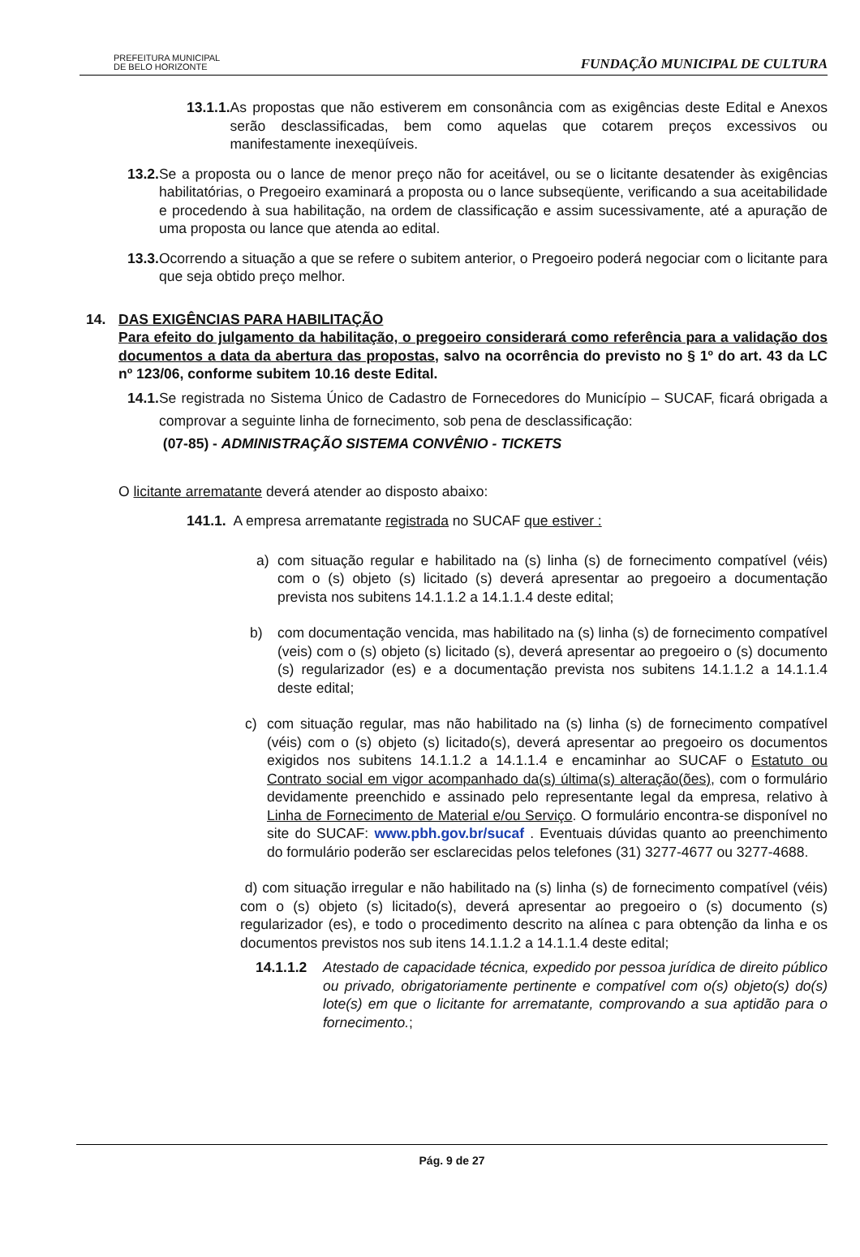PREFEITURA MUNICIPAL
DE BELO HORIZONTE
FUNDAÇÃO MUNICIPAL DE CULTURA
13.1.1. As propostas que não estiverem em consonância com as exigências deste Edital e Anexos serão desclassificadas, bem como aquelas que cotarem preços excessivos ou manifestamente inexeqüíveis.
13.2. Se a proposta ou o lance de menor preço não for aceitável, ou se o licitante desatender às exigências habilitatórias, o Pregoeiro examinará a proposta ou o lance subseqüente, verificando a sua aceitabilidade e procedendo à sua habilitação, na ordem de classificação e assim sucessivamente, até a apuração de uma proposta ou lance que atenda ao edital.
13.3. Ocorrendo a situação a que se refere o subitem anterior, o Pregoeiro poderá negociar com o licitante para que seja obtido preço melhor.
14. DAS EXIGÊNCIAS PARA HABILITAÇÃO
Para efeito do julgamento da habilitação, o pregoeiro considerará como referência para a validação dos documentos a data da abertura das propostas, salvo na ocorrência do previsto no § 1º do art. 43 da LC nº 123/06, conforme subitem 10.16 deste Edital.
14.1. Se registrada no Sistema Único de Cadastro de Fornecedores do Município – SUCAF, ficará obrigada a comprovar a seguinte linha de fornecimento, sob pena de desclassificação:
(07-85) - ADMINISTRAÇÃO SISTEMA CONVÊNIO - TICKETS
O licitante arrematante deverá atender ao disposto abaixo:
141.1. A empresa arrematante registrada no SUCAF que estiver :
a) com situação regular e habilitado na (s) linha (s) de fornecimento compatível (véis) com o (s) objeto (s) licitado (s) deverá apresentar ao pregoeiro a documentação prevista nos subitens 14.1.1.2 a 14.1.1.4 deste edital;
b) com documentação vencida, mas habilitado na (s) linha (s) de fornecimento compatível (veis) com o (s) objeto (s) licitado (s), deverá apresentar ao pregoeiro o (s) documento (s) regularizador (es) e a documentação prevista nos subitens 14.1.1.2 a 14.1.1.4 deste edital;
c) com situação regular, mas não habilitado na (s) linha (s) de fornecimento compatível (véis) com o (s) objeto (s) licitado(s), deverá apresentar ao pregoeiro os documentos exigidos nos subitens 14.1.1.2 a 14.1.1.4 e encaminhar ao SUCAF o Estatuto ou Contrato social em vigor acompanhado da(s) última(s) alteração(ões), com o formulário devidamente preenchido e assinado pelo representante legal da empresa, relativo à Linha de Fornecimento de Material e/ou Serviço. O formulário encontra-se disponível no site do SUCAF: www.pbh.gov.br/sucaf . Eventuais dúvidas quanto ao preenchimento do formulário poderão ser esclarecidas pelos telefones (31) 3277-4677 ou 3277-4688.
d) com situação irregular e não habilitado na (s) linha (s) de fornecimento compatível (véis) com o (s) objeto (s) licitado(s), deverá apresentar ao pregoeiro o (s) documento (s) regularizador (es), e todo o procedimento descrito na alínea c para obtenção da linha e os documentos previstos nos sub itens 14.1.1.2 a 14.1.1.4 deste edital;
14.1.1.2 Atestado de capacidade técnica, expedido por pessoa jurídica de direito público ou privado, obrigatoriamente pertinente e compatível com o(s) objeto(s) do(s) lote(s) em que o licitante for arrematante, comprovando a sua aptidão para o fornecimento.;
Pág. 9 de 27